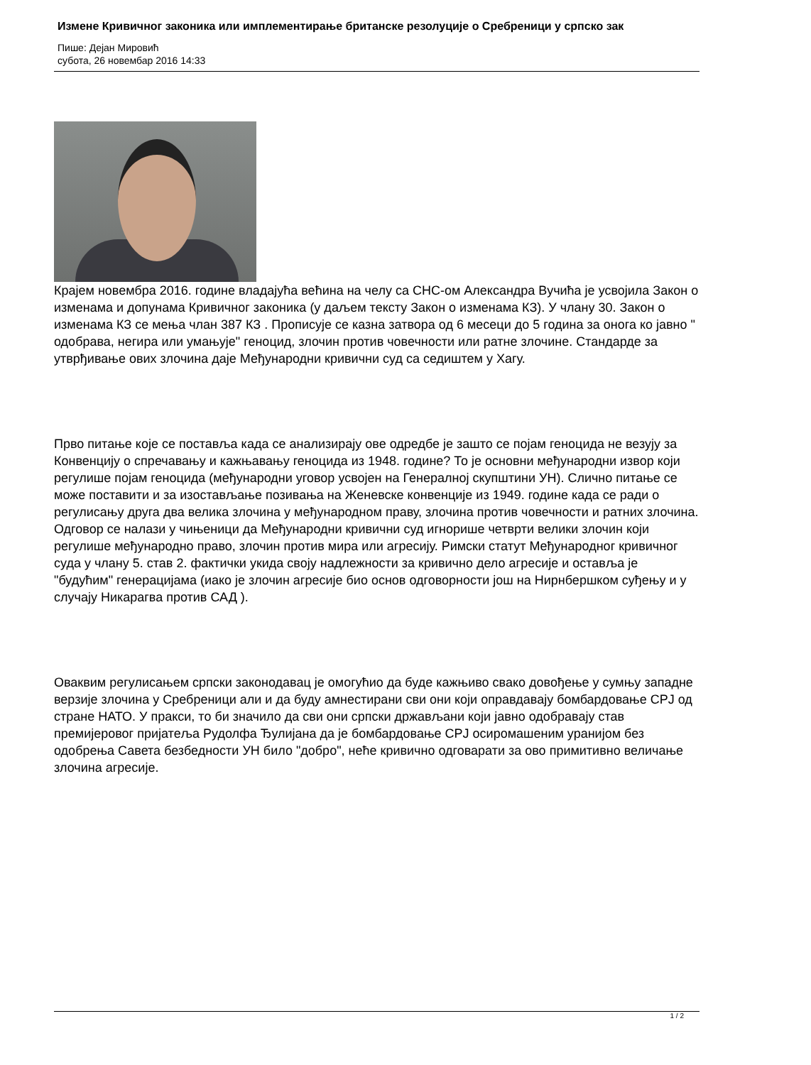Измене Кривичног законика или имплементирање британске резолуције о Сребреници у српско зак
Пише: Дејан Mировић
субота, 26 новембар 2016 14:33
Крајем новембра 2016. године владајућа већина на челу са СНС-ом Александра Вучића је усвојила Закон о изменама и допунама Кривичног законика (у даљем тексту Закон о изменама КЗ). У члану 30. Закон о изменама КЗ се мења члан 387 КЗ . Прописује се казна затвора од 6 месеци до 5 година за онога ко јавно " одобрава, негира или умањује" геноцид, злочин против човечности или ратне злочине. Стандарде за утврђивање ових злочина даје Међународни кривични суд са седиштем у Хагу.
Прво питање које се поставља када се анализирају ове одредбе је зашто се појам геноцида не везују за Конвенцију о спречавању и кажњавању геноцида из 1948. године? То је основни међународни извор који регулише појам геноцида (међународни уговор усвојен на Генералној скупштини УН). Слично питање се може поставити и за изостављање позивања на Женевске конвенције из 1949. године када се ради о регулисању друга два велика злочина у међународном праву, злочина против човечности и ратних злочина. Одговор се налази у чињеници да Међународни кривични суд игнорише четврти велики злочин који регулише међународно право, злочин против мира или агресију. Римски статут Међународног кривичног суда у члану 5. став 2. фактички укида своју надлежности за кривично дело агресије и оставља је "будућим" генерацијама (иако је злочин агресије био основ одговорности још на Нирнбершком суђењу и у случају Никарагва против САД ).
Оваквим регулисањем српски законодавац је омогућио да буде кажњиво свако довођење у сумњу западне верзије злочина у Сребреници али и да буду амнестирани сви они који оправдавају бомбардовање СРЈ од стране НАТО. У пракси, то би значило да сви они српски држављани који јавно одобравају став премијеровог пријатеља Рудолфа Ђулијана да је бомбардовање СРЈ осиромашеним уранијом без одобрења Савета безбедности УН било "добро", неће кривично одговарати за ово примитивно величање злочина агресије.
1 / 2